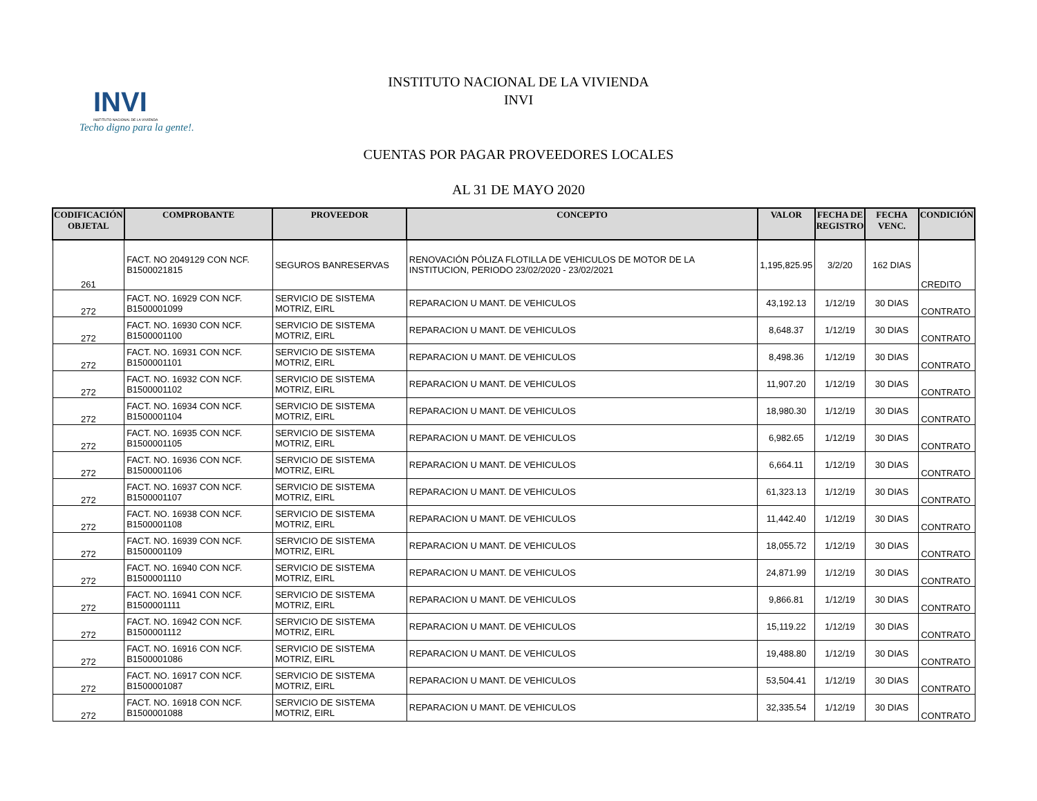INVI
INSTITUTO NACIONAL DE LA VIVIENDA
Techo digno para la gente!.
INSTITUTO NACIONAL DE LA VIVIENDA
INVI
CUENTAS POR PAGAR PROVEEDORES LOCALES
AL 31 DE MAYO 2020
| CODIFICACIÓN OBJETAL | COMPROBANTE | PROVEEDOR | CONCEPTO | VALOR | FECHA DE REGISTRO | FECHA VENC. | CONDICIÓN |
| --- | --- | --- | --- | --- | --- | --- | --- |
| 261 | FACT. NO 2049129 CON NCF. B1500021815 | SEGUROS BANRESERVAS | RENOVACIÓN PÓLIZA FLOTILLA DE VEHICULOS DE MOTOR DE LA INSTITUCION, PERIODO 23/02/2020 - 23/02/2021 | 1,195,825.95 | 3/2/20 | 162 DIAS | CREDITO |
| 272 | FACT. NO. 16929 CON NCF. B1500001099 | SERVICIO DE SISTEMA MOTRIZ, EIRL | REPARACION U MANT. DE VEHICULOS | 43,192.13 | 1/12/19 | 30 DIAS | CONTRATO |
| 272 | FACT. NO. 16930 CON NCF. B1500001100 | SERVICIO DE SISTEMA MOTRIZ, EIRL | REPARACION U MANT. DE VEHICULOS | 8,648.37 | 1/12/19 | 30 DIAS | CONTRATO |
| 272 | FACT. NO. 16931 CON NCF. B1500001101 | SERVICIO DE SISTEMA MOTRIZ, EIRL | REPARACION U MANT. DE VEHICULOS | 8,498.36 | 1/12/19 | 30 DIAS | CONTRATO |
| 272 | FACT. NO. 16932 CON NCF. B1500001102 | SERVICIO DE SISTEMA MOTRIZ, EIRL | REPARACION U MANT. DE VEHICULOS | 11,907.20 | 1/12/19 | 30 DIAS | CONTRATO |
| 272 | FACT. NO. 16934 CON NCF. B1500001104 | SERVICIO DE SISTEMA MOTRIZ, EIRL | REPARACION U MANT. DE VEHICULOS | 18,980.30 | 1/12/19 | 30 DIAS | CONTRATO |
| 272 | FACT. NO. 16935 CON NCF. B1500001105 | SERVICIO DE SISTEMA MOTRIZ, EIRL | REPARACION U MANT. DE VEHICULOS | 6,982.65 | 1/12/19 | 30 DIAS | CONTRATO |
| 272 | FACT. NO. 16936 CON NCF. B1500001106 | SERVICIO DE SISTEMA MOTRIZ, EIRL | REPARACION U MANT. DE VEHICULOS | 6,664.11 | 1/12/19 | 30 DIAS | CONTRATO |
| 272 | FACT. NO. 16937 CON NCF. B1500001107 | SERVICIO DE SISTEMA MOTRIZ, EIRL | REPARACION U MANT. DE VEHICULOS | 61,323.13 | 1/12/19 | 30 DIAS | CONTRATO |
| 272 | FACT. NO. 16938 CON NCF. B1500001108 | SERVICIO DE SISTEMA MOTRIZ, EIRL | REPARACION U MANT. DE VEHICULOS | 11,442.40 | 1/12/19 | 30 DIAS | CONTRATO |
| 272 | FACT. NO. 16939 CON NCF. B1500001109 | SERVICIO DE SISTEMA MOTRIZ, EIRL | REPARACION U MANT. DE VEHICULOS | 18,055.72 | 1/12/19 | 30 DIAS | CONTRATO |
| 272 | FACT. NO. 16940 CON NCF. B1500001110 | SERVICIO DE SISTEMA MOTRIZ, EIRL | REPARACION U MANT. DE VEHICULOS | 24,871.99 | 1/12/19 | 30 DIAS | CONTRATO |
| 272 | FACT. NO. 16941 CON NCF. B1500001111 | SERVICIO DE SISTEMA MOTRIZ, EIRL | REPARACION U MANT. DE VEHICULOS | 9,866.81 | 1/12/19 | 30 DIAS | CONTRATO |
| 272 | FACT. NO. 16942 CON NCF. B1500001112 | SERVICIO DE SISTEMA MOTRIZ, EIRL | REPARACION U MANT. DE VEHICULOS | 15,119.22 | 1/12/19 | 30 DIAS | CONTRATO |
| 272 | FACT. NO. 16916 CON NCF. B1500001086 | SERVICIO DE SISTEMA MOTRIZ, EIRL | REPARACION U MANT. DE VEHICULOS | 19,488.80 | 1/12/19 | 30 DIAS | CONTRATO |
| 272 | FACT. NO. 16917 CON NCF. B1500001087 | SERVICIO DE SISTEMA MOTRIZ, EIRL | REPARACION U MANT. DE VEHICULOS | 53,504.41 | 1/12/19 | 30 DIAS | CONTRATO |
| 272 | FACT. NO. 16918 CON NCF. B1500001088 | SERVICIO DE SISTEMA MOTRIZ, EIRL | REPARACION U MANT. DE VEHICULOS | 32,335.54 | 1/12/19 | 30 DIAS | CONTRATO |